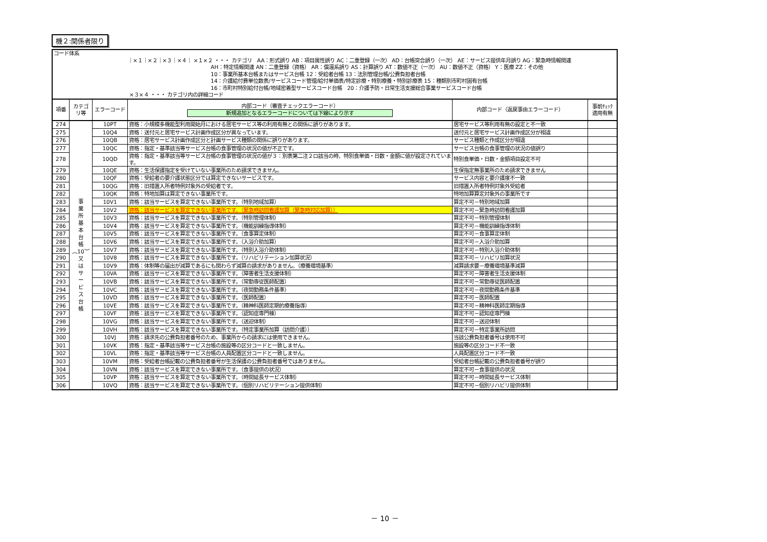機２:関係者限り
コード体系
｜×１｜×２｜×３｜×４｜ ×１×２ ・・・ カテゴリ　AA：形式誤り AB：項目属性誤り AC：二重登録（一次） AD：台帳突合誤り（一次） AE：サービス提供年月誤り AG：緊急時情報関連
AH：特定情報関連 AN：二重登録（資格） AR：償還系誤り AS：計算誤り AT：数値不正（一次） AU：数値不正（資格） Y：医療 ZZ：その他
10：事業所基本台帳またはサービス台帳 12：受給者台帳 13：法別管理台帳/公費負担者台帳
14：介護給付費単位数表/サービスコード管理/給付単価表/特定診療・特別療養・特別診療表 15：種類別市町村固有台帳
16：市町村特別給付台帳/地域密着型サービスコード台帳　20：介護予防・日常生活支援総合事業サービスコード台帳
×３×４ ・・・ カテゴリ内の詳細コード
| 項番 | カテゴ リ等 | エラーコード | 内部コード（審査チェックエラーコード） 新規追加となるエラーコードについては下線により示す | 内部コード（返戻事由エラーコード） | 事前ﾁｪｯｸ 適用有無 |
| --- | --- | --- | --- | --- | --- |
| 274 | 事 業 所 基 本 台 帳 ︵10︶ 又 は サ ー ビ ス 台 帳 | 10PT | 資格：小規模多機能型利用開始月における居宅サービス等の利用有無との関係に誤りがあります。 | 居宅サービス等利用有無の設定と不一致 | |
| 275 | | 10Q4 | 資格：送付元と居宅サービス計画作成区分が異なっています。 | 送付元と居宅サービス計画作成区分が相違 | |
| 276 | | 10QB | 資格：居宅サービス計画作成区分と計画サービス種類の関係に誤りがあります。 | サービス種類と作成区分が相違 | |
| 277 | | 10QC | 資格：指定・基準該当等サービス台帳の食事管理の状況の値が不正です。 | サービス台帳の食事管理の状況の値誤り | |
| 278 | | 10QD | 資格：指定・基準該当等サービス台帳の食事管理の状況の値が３：別表第二注２ロ該当の時、特別食単価・日数・金額に値が設定されています。 | 特別食単価・日数・金額項目設定不可 | |
| 279 | | 10QE | 資格：生活保護指定を受けていない事業所のため請求できません。 | 生保指定無事業所のため請求できません | |
| 280 | | 10QF | 資格：受給者の要介護状態区分では算定できないサービスです。 | サービス内容と要介護度不一致 | |
| 281 | | 10QG | 資格：旧措置入所者特例対象外の受給者です。 | 旧措置入所者特例対象外受給者 | |
| 282 | | 10QK | 資格：特地加算は算定できない事業所です。 | 特地加算算定対象外の事業所です | |
| 283 | | 10V1 | 資格：該当サービスを算定できない事業所です。（特別地域加算） | 算定不可－特別地域加算 | |
| 284 | | 10V2 | 資格：該当サービスを算定できない事業所です。（緊急時訪問看護加算（緊急時対応加算）） | 算定不可－緊急時訪問看護加算 | |
| 285 | | 10V3 | 資格：該当サービスを算定できない事業所です。（特別管理体制） | 算定不可－特別管理体制 | |
| 286 | | 10V4 | 資格：該当サービスを算定できない事業所です。（機能訓練指導体制） | 算定不可－機能訓練指導体制 | |
| 287 | | 10V5 | 資格：該当サービスを算定できない事業所です。（食事算定体制） | 算定不可－食事算定体制 | |
| 288 | | 10V6 | 資格：該当サービスを算定できない事業所です。（入浴介助加算） | 算定不可－入浴介助加算 | |
| 289 | | 10V7 | 資格：該当サービスを算定できない事業所です。（特別入浴介助体制） | 算定不可－特別入浴介助体制 | |
| 290 | | 10V8 | 資格：該当サービスを算定できない事業所です。（リハビリテーション加算状況） | 算定不可－リハビリ加算状況 | |
| 291 | | 10V9 | 資格：体制等の届出が減算であるにも関わらず減算の請求がありません。（療養環境基準） | 減算請求要－療養環境基準減算 | |
| 292 | | 10VA | 資格：該当サービスを算定できない事業所です。（障害者生活支援体制） | 算定不可－障害者生活支援体制 | |
| 293 | | 10VB | 資格：該当サービスを算定できない事業所です。（常勤専従医師配置） | 算定不可－常勤専従医師配置 | |
| 294 | | 10VC | 資格：該当サービスを算定できない事業所です。（夜間勤務条件基準） | 算定不可－夜間勤務条件基準 | |
| 295 | | 10VD | 資格：該当サービスを算定できない事業所です。（医師配置） | 算定不可－医師配置 | |
| 296 | | 10VE | 資格：該当サービスを算定できない事業所です。（精神科医師定期的療養指導） | 算定不可－精神科医師定期指導 | |
| 297 | | 10VF | 資格：該当サービスを算定できない事業所です。（認知症専門棟） | 算定不可－認知症専門棟 | |
| 298 | | 10VG | 資格：該当サービスを算定できない事業所です。（送迎体制） | 算定不可－送迎体制 | |
| 299 | | 10VH | 資格：該当サービスを算定できない事業所です。（特定事業所加算（訪問介護）） | 算定不可－特定事業所訪問 | |
| 300 | | 10VJ | 資格：請求先の公費負担者番号のため、事業所からの請求には使用できません。 | 当該公費負担者番号は使用不可 | |
| 301 | | 10VK | 資格：指定・基準該当等サービス台帳の施設等の区分コードと一致しません。 | 施設等の区分コード不一致 | |
| 302 | | 10VL | 資格：指定・基準該当等サービス台帳の人員配置区分コードと一致しません。 | 人員配置区分コード不一致 | |
| 303 | | 10VM | 資格：受給者台帳記載の公費負担者番号が生活保護の公費負担者番号ではありません。 | 受給者台帳記載の公費負担者番号が誤り | |
| 304 | | 10VN | 資格：該当サービスを算定できない事業所です。（食事提供の状況） | 算定不可－食事提供の状況 | |
| 305 | | 10VP | 資格：該当サービスを算定できない事業所です。（時間延長サービス体制） | 算定不可－時間延長サービス体制 | |
| 306 | | 10VQ | 資格：該当サービスを算定できない事業所です。（個別リハビリテーション提供体制） | 算定不可－個別リハビリ提供体制 | |
－ 10 －